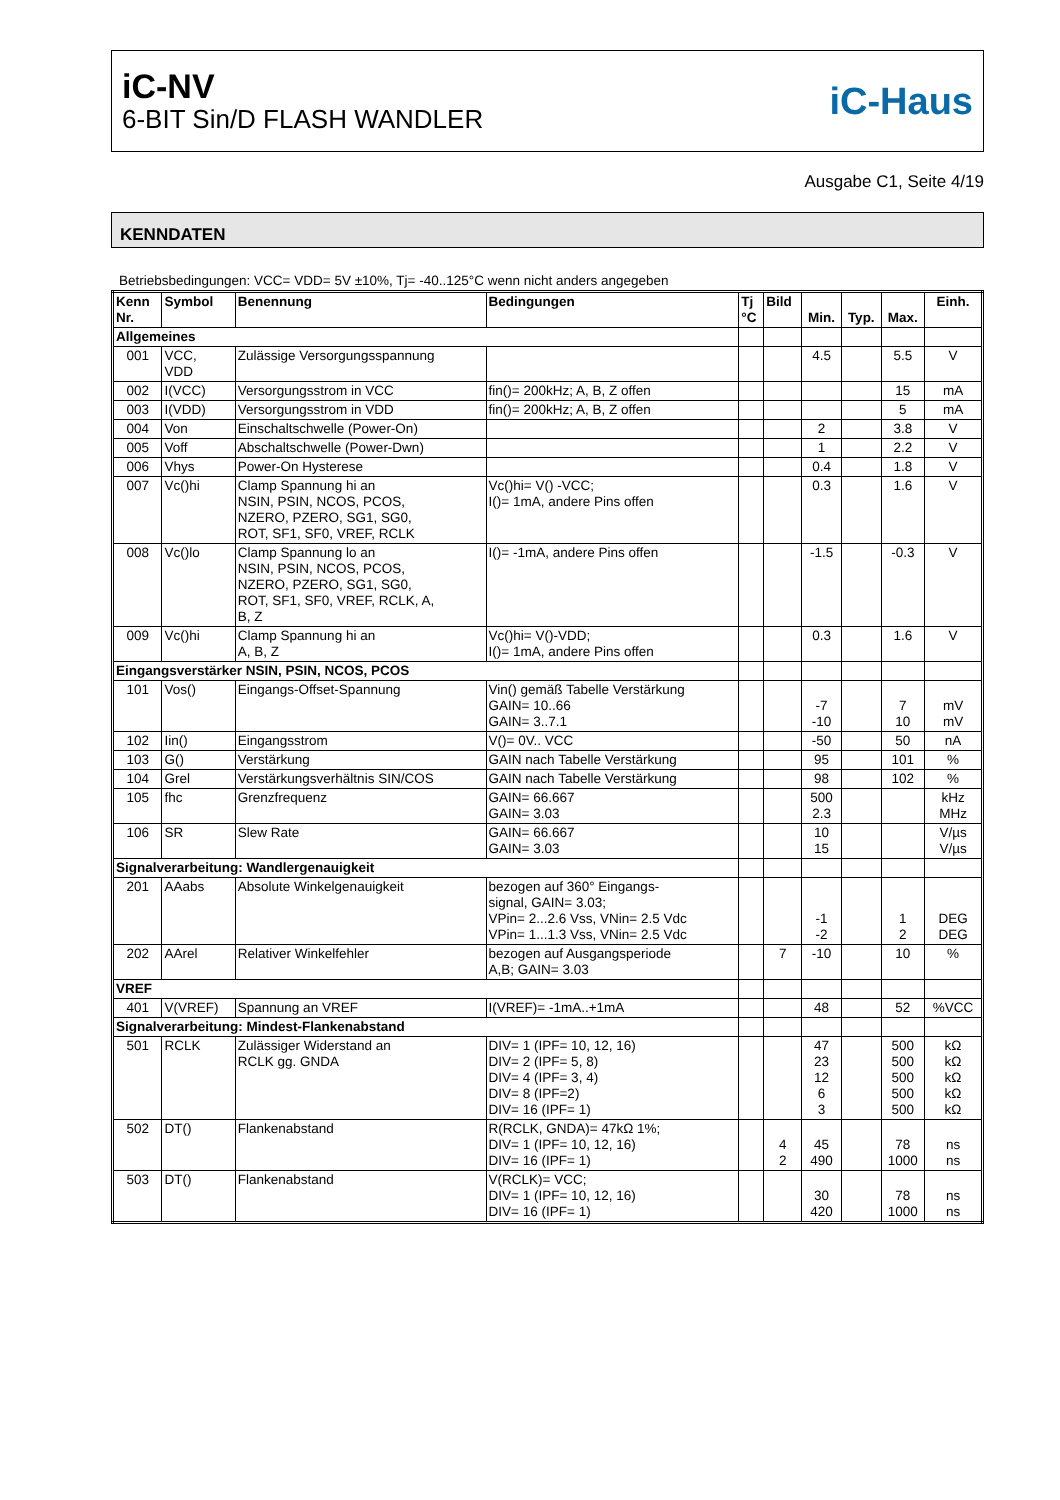iC-NV
6-BIT Sin/D FLASH WANDLER
iC-Haus
Ausgabe C1, Seite 4/19
KENNDATEN
Betriebsbedingungen: VCC= VDD= 5V ±10%, Tj= -40..125°C wenn nicht anders angegeben
| Kenn Nr. | Symbol | Benennung | Bedingungen | Tj °C | Bild | Min. | Typ. | Max. | Einh. |
| --- | --- | --- | --- | --- | --- | --- | --- | --- | --- |
| Allgemeines | | | | | | | | | |
| 001 | VCC, VDD | Zulässige Versorgungsspannung | | | | 4.5 | | 5.5 | V |
| 002 | I(VCC) | Versorgungsstrom in VCC | fin()= 200kHz; A, B, Z offen | | | | | 15 | mA |
| 003 | I(VDD) | Versorgungsstrom in VDD | fin()= 200kHz; A, B, Z offen | | | | | 5 | mA |
| 004 | Von | Einschaltschwelle (Power-On) | | | | 2 | | 3.8 | V |
| 005 | Voff | Abschaltschwelle (Power-Dwn) | | | | 1 | | 2.2 | V |
| 006 | Vhys | Power-On Hysterese | | | | 0.4 | | 1.8 | V |
| 007 | Vc()hi | Clamp Spannung hi an NSIN, PSIN, NCOS, PCOS, NZERO, PZERO, SG1, SG0, ROT, SF1, SF0, VREF, RCLK | Vc()hi= V() -VCC; I()= 1mA, andere Pins offen | | | 0.3 | | 1.6 | V |
| 008 | Vc()lo | Clamp Spannung lo an NSIN, PSIN, NCOS, PCOS, NZERO, PZERO, SG1, SG0, ROT, SF1, SF0, VREF, RCLK, A, B, Z | I()= -1mA, andere Pins offen | | | -1.5 | | -0.3 | V |
| 009 | Vc()hi | Clamp Spannung hi an A, B, Z | Vc()hi= V()-VDD; I()= 1mA, andere Pins offen | | | 0.3 | | 1.6 | V |
| Eingangsverstärker NSIN, PSIN, NCOS, PCOS | | | | | | | | | |
| 101 | Vos() | Eingangs-Offset-Spannung | Vin() gemäß Tabelle Verstärkung GAIN= 10..66 GAIN= 3..7.1 | | | -7 -10 | | 7 10 | mV mV |
| 102 | Iin() | Eingangsstrom | V()= 0V.. VCC | | | -50 | | 50 | nA |
| 103 | G() | Verstärkung | GAIN nach Tabelle Verstärkung | | | 95 | | 101 | % |
| 104 | Grel | Verstärkungsverhältnis SIN/COS | GAIN nach Tabelle Verstärkung | | | 98 | | 102 | % |
| 105 | fhc | Grenzfrequenz | GAIN= 66.667 GAIN= 3.03 | | | 500 2.3 | | | kHz MHz |
| 106 | SR | Slew Rate | GAIN= 66.667 GAIN= 3.03 | | | 10 15 | | | V/µs V/µs |
| Signalverarbeitung: Wandlergenauigkeit | | | | | | | | | |
| 201 | AAabs | Absolute Winkelgenauigkeit | bezogen auf 360° Eingangs- signal, GAIN= 3.03; VPin= 2...2.6 Vss, VNin= 2.5 Vdc VPin= 1...1.3 Vss, VNin= 2.5 Vdc | | | -1 -2 | | 1 2 | DEG DEG |
| 202 | AArel | Relativer Winkelfehler | bezogen auf Ausgangsperiode A,B; GAIN= 3.03 | | 7 | -10 | | 10 | % |
| VREF | | | | | | | | | |
| 401 | V(VREF) | Spannung an VREF | I(VREF)= -1mA..+1mA | | | 48 | | 52 | %VCC |
| Signalverarbeitung: Mindest-Flankenabstand | | | | | | | | | |
| 501 | RCLK | Zulässiger Widerstand an RCLK gg. GNDA | DIV= 1 (IPF= 10, 12, 16) DIV= 2 (IPF= 5, 8) DIV= 4 (IPF= 3, 4) DIV= 8 (IPF=2) DIV= 16 (IPF= 1) | | | 47 23 12 6 3 | | 500 500 500 500 500 | kΩ kΩ kΩ kΩ kΩ |
| 502 | DT() | Flankenabstand | R(RCLK, GNDA)= 47kΩ 1%; DIV= 1 (IPF= 10, 12, 16) DIV= 16 (IPF= 1) | | 4 2 | 45 490 | | 78 1000 | ns ns |
| 503 | DT() | Flankenabstand | V(RCLK)= VCC; DIV= 1 (IPF= 10, 12, 16) DIV= 16 (IPF= 1) | | | 30 420 | | 78 1000 | ns ns |